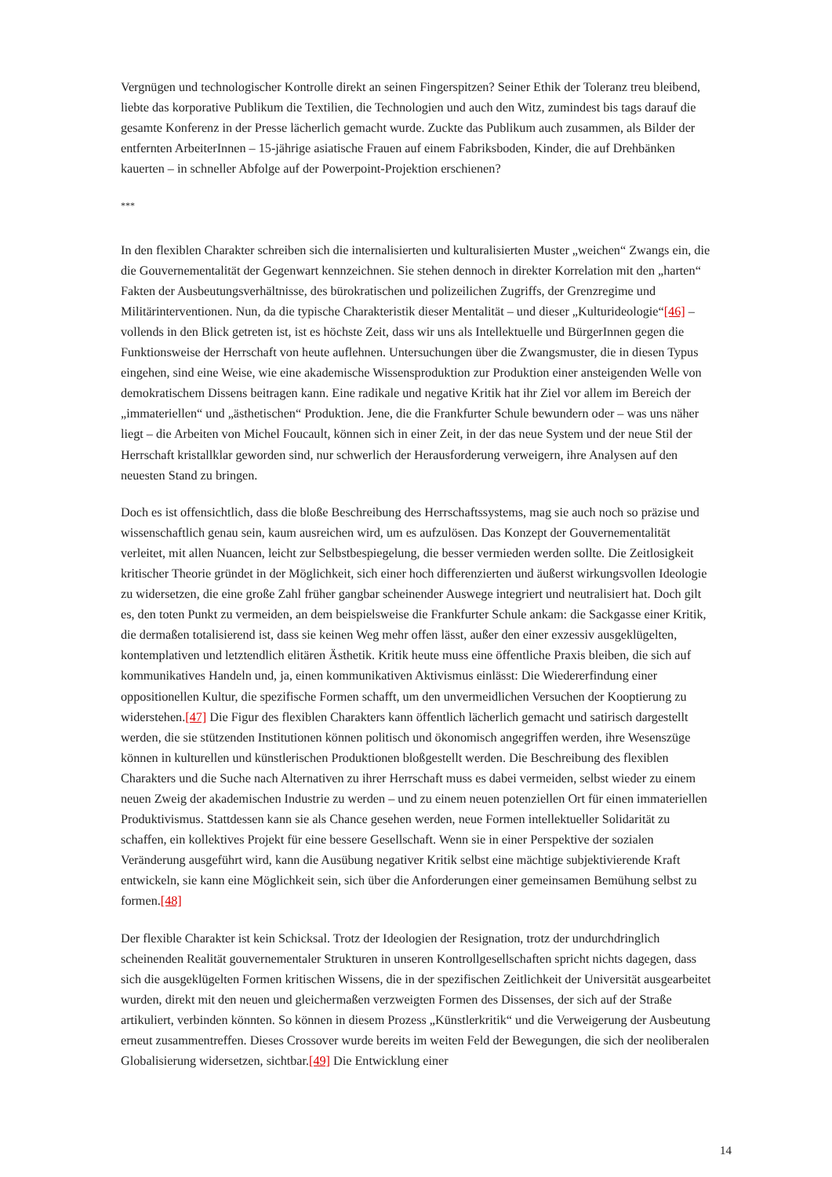Vergnügen und technologischer Kontrolle direkt an seinen Fingerspitzen? Seiner Ethik der Toleranz treu bleibend, liebte das korporative Publikum die Textilien, die Technologien und auch den Witz, zumindest bis tags darauf die gesamte Konferenz in der Presse lächerlich gemacht wurde. Zuckte das Publikum auch zusammen, als Bilder der entfernten ArbeiterInnen – 15-jährige asiatische Frauen auf einem Fabriksboden, Kinder, die auf Drehbänken kauerten – in schneller Abfolge auf der Powerpoint-Projektion erschienen?
***
In den flexiblen Charakter schreiben sich die internalisierten und kulturalisierten Muster „weichen“ Zwangs ein, die die Gouvernementalität der Gegenwart kennzeichnen. Sie stehen dennoch in direkter Korrelation mit den „harten“ Fakten der Ausbeutungsverhältnisse, des bürokratischen und polizeilichen Zugriffs, der Grenzregime und Militärinterventionen. Nun, da die typische Charakteristik dieser Mentalität – und dieser „Kulturideologie“[46] – vollends in den Blick getreten ist, ist es höchste Zeit, dass wir uns als Intellektuelle und BürgerInnen gegen die Funktionsweise der Herrschaft von heute auflehnen. Untersuchungen über die Zwangsmuster, die in diesen Typus eingehen, sind eine Weise, wie eine akademische Wissensproduktion zur Produktion einer ansteigenden Welle von demokratischem Dissens beitragen kann. Eine radikale und negative Kritik hat ihr Ziel vor allem im Bereich der „immateriellen“ und „ästhetischen“ Produktion. Jene, die die Frankfurter Schule bewundern oder – was uns näher liegt – die Arbeiten von Michel Foucault, können sich in einer Zeit, in der das neue System und der neue Stil der Herrschaft kristallklar geworden sind, nur schwerlich der Herausforderung verweigern, ihre Analysen auf den neuesten Stand zu bringen.
Doch es ist offensichtlich, dass die bloße Beschreibung des Herrschaftssystems, mag sie auch noch so präzise und wissenschaftlich genau sein, kaum ausreichen wird, um es aufzulösen. Das Konzept der Gouvernementalität verleitet, mit allen Nuancen, leicht zur Selbstbespiegelung, die besser vermieden werden sollte. Die Zeitlosigkeit kritischer Theorie gründet in der Möglichkeit, sich einer hoch differenzierten und äußerst wirkungsvollen Ideologie zu widersetzen, die eine große Zahl früher gangbar scheinender Auswege integriert und neutralisiert hat. Doch gilt es, den toten Punkt zu vermeiden, an dem beispielsweise die Frankfurter Schule ankam: die Sackgasse einer Kritik, die dermaßen totalisierend ist, dass sie keinen Weg mehr offen lässt, außer den einer exzessiv ausgeklügelten, kontemplativen und letztendlich elitären Ästhetik. Kritik heute muss eine öffentliche Praxis bleiben, die sich auf kommunikatives Handeln und, ja, einen kommunikativen Aktivismus einlässt: Die Wiedererfindung einer oppositionellen Kultur, die spezifische Formen schafft, um den unvermeidlichen Versuchen der Kooptierung zu widerstehen.[47] Die Figur des flexiblen Charakters kann öffentlich lächerlich gemacht und satirisch dargestellt werden, die sie stützenden Institutionen können politisch und ökonomisch angegriffen werden, ihre Wesenszüge können in kulturellen und künstlerischen Produktionen bloßgestellt werden. Die Beschreibung des flexiblen Charakters und die Suche nach Alternativen zu ihrer Herrschaft muss es dabei vermeiden, selbst wieder zu einem neuen Zweig der akademischen Industrie zu werden – und zu einem neuen potenziellen Ort für einen immateriellen Produktivismus. Stattdessen kann sie als Chance gesehen werden, neue Formen intellektueller Solidarität zu schaffen, ein kollektives Projekt für eine bessere Gesellschaft. Wenn sie in einer Perspektive der sozialen Veränderung ausgeführt wird, kann die Ausübung negativer Kritik selbst eine mächtige subjektivierende Kraft entwickeln, sie kann eine Möglichkeit sein, sich über die Anforderungen einer gemeinsamen Bemühung selbst zu formen.[48]
Der flexible Charakter ist kein Schicksal. Trotz der Ideologien der Resignation, trotz der undurchdringlich scheinenden Realität gouvernementaler Strukturen in unseren Kontrollgesellschaften spricht nichts dagegen, dass sich die ausgeklügelten Formen kritischen Wissens, die in der spezifischen Zeitlichkeit der Universität ausgearbeitet wurden, direkt mit den neuen und gleichermaßen verzweigten Formen des Dissenses, der sich auf der Straße artikuliert, verbinden könnten. So können in diesem Prozess „Künstlerkritik“ und die Verweigerung der Ausbeutung erneut zusammentreffen. Dieses Crossover wurde bereits im weiten Feld der Bewegungen, die sich der neoliberalen Globalisierung widersetzen, sichtbar.[49] Die Entwicklung einer
14